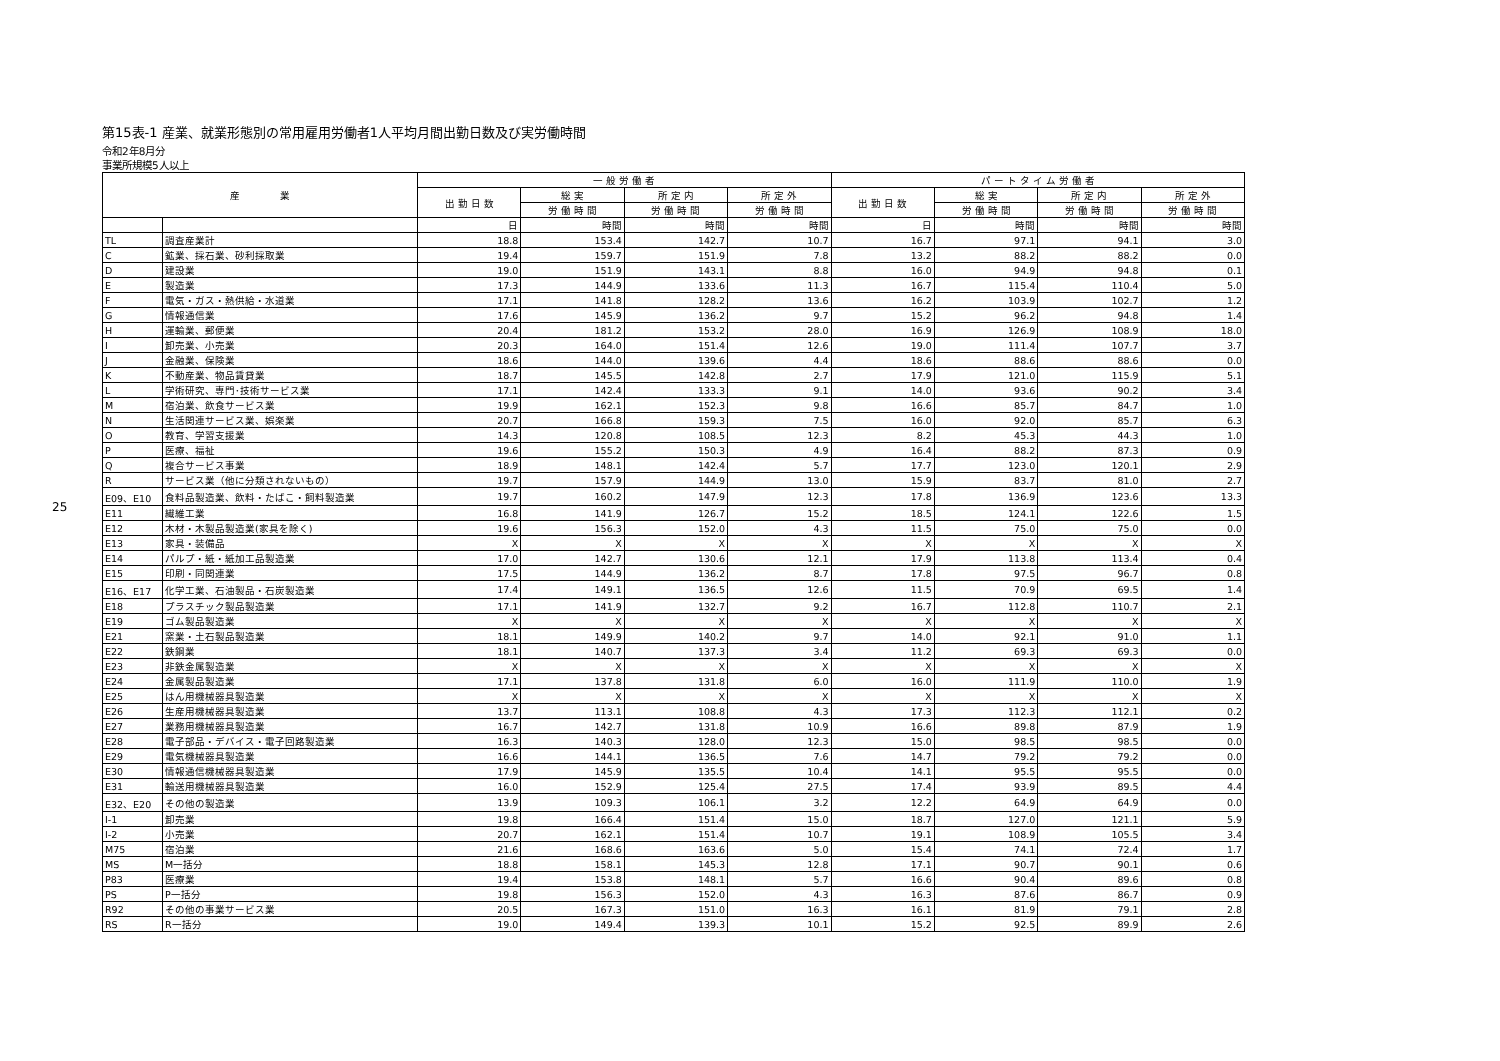25
第15表-1 産業、就業形態別の常用雇用労働者1人平均月間出勤日数及び実労働時間
令和2年8月分
事業所規模5人以上
| 産 業 | | 一 般 労 働 者 | | | | パ ー ト タ イ ム 労 働 者 | | | |
| --- | --- | --- | --- | --- | --- | --- | --- | --- | --- |
| | | 出 勤 日 数 | 総 実 | 所 定 内 | 所 定 外 | 出 勤 日 数 | 総 実 | 所 定 内 | 所 定 外 |
| | | | 労 働 時 間 | 労 働 時 間 | 労 働 時 間 | | 労 働 時 間 | 労 働 時 間 | 労 働 時 間 |
| | | 日 | 時間 | 時間 | 時間 | 日 | 時間 | 時間 | 時間 |
| TL | 調査産業計 | 18.8 | 153.4 | 142.7 | 10.7 | 16.7 | 97.1 | 94.1 | 3.0 |
| C | 鉱業、採石業、砂利採取業 | 19.4 | 159.7 | 151.9 | 7.8 | 13.2 | 88.2 | 88.2 | 0.0 |
| D | 建設業 | 19.0 | 151.9 | 143.1 | 8.8 | 16.0 | 94.9 | 94.8 | 0.1 |
| E | 製造業 | 17.3 | 144.9 | 133.6 | 11.3 | 16.7 | 115.4 | 110.4 | 5.0 |
| F | 電気・ガス・熱供給・水道業 | 17.1 | 141.8 | 128.2 | 13.6 | 16.2 | 103.9 | 102.7 | 1.2 |
| G | 情報通信業 | 17.6 | 145.9 | 136.2 | 9.7 | 15.2 | 96.2 | 94.8 | 1.4 |
| H | 運輸業、郵便業 | 20.4 | 181.2 | 153.2 | 28.0 | 16.9 | 126.9 | 108.9 | 18.0 |
| I | 卸売業、小売業 | 20.3 | 164.0 | 151.4 | 12.6 | 19.0 | 111.4 | 107.7 | 3.7 |
| J | 金融業、保険業 | 18.6 | 144.0 | 139.6 | 4.4 | 18.6 | 88.6 | 88.6 | 0.0 |
| K | 不動産業、物品賃貸業 | 18.7 | 145.5 | 142.8 | 2.7 | 17.9 | 121.0 | 115.9 | 5.1 |
| L | 学術研究、専門･技術サービス業 | 17.1 | 142.4 | 133.3 | 9.1 | 14.0 | 93.6 | 90.2 | 3.4 |
| M | 宿泊業、飲食サービス業 | 19.9 | 162.1 | 152.3 | 9.8 | 16.6 | 85.7 | 84.7 | 1.0 |
| N | 生活関連サービス業、娯楽業 | 20.7 | 166.8 | 159.3 | 7.5 | 16.0 | 92.0 | 85.7 | 6.3 |
| O | 教育、学習支援業 | 14.3 | 120.8 | 108.5 | 12.3 | 8.2 | 45.3 | 44.3 | 1.0 |
| P | 医療、福祉 | 19.6 | 155.2 | 150.3 | 4.9 | 16.4 | 88.2 | 87.3 | 0.9 |
| Q | 複合サービス事業 | 18.9 | 148.1 | 142.4 | 5.7 | 17.7 | 123.0 | 120.1 | 2.9 |
| R | サービス業（他に分類されないもの） | 19.7 | 157.9 | 144.9 | 13.0 | 15.9 | 83.7 | 81.0 | 2.7 |
| E09、E10 | 食料品製造業、飲料・たばこ・飼料製造業 | 19.7 | 160.2 | 147.9 | 12.3 | 17.8 | 136.9 | 123.6 | 13.3 |
| E11 | 繊維工業 | 16.8 | 141.9 | 126.7 | 15.2 | 18.5 | 124.1 | 122.6 | 1.5 |
| E12 | 木材・木製品製造業(家具を除く) | 19.6 | 156.3 | 152.0 | 4.3 | 11.5 | 75.0 | 75.0 | 0.0 |
| E13 | 家具・装備品 | X | X | X | X | X | X | X | X |
| E14 | パルプ・紙・紙加工品製造業 | 17.0 | 142.7 | 130.6 | 12.1 | 17.9 | 113.8 | 113.4 | 0.4 |
| E15 | 印刷・同関連業 | 17.5 | 144.9 | 136.2 | 8.7 | 17.8 | 97.5 | 96.7 | 0.8 |
| E16、E17 | 化学工業、石油製品・石炭製造業 | 17.4 | 149.1 | 136.5 | 12.6 | 11.5 | 70.9 | 69.5 | 1.4 |
| E18 | プラスチック製品製造業 | 17.1 | 141.9 | 132.7 | 9.2 | 16.7 | 112.8 | 110.7 | 2.1 |
| E19 | ゴム製品製造業 | X | X | X | X | X | X | X | X |
| E21 | 窯業・土石製品製造業 | 18.1 | 149.9 | 140.2 | 9.7 | 14.0 | 92.1 | 91.0 | 1.1 |
| E22 | 鉄鋼業 | 18.1 | 140.7 | 137.3 | 3.4 | 11.2 | 69.3 | 69.3 | 0.0 |
| E23 | 非鉄金属製造業 | X | X | X | X | X | X | X | X |
| E24 | 金属製品製造業 | 17.1 | 137.8 | 131.8 | 6.0 | 16.0 | 111.9 | 110.0 | 1.9 |
| E25 | はん用機械器具製造業 | X | X | X | X | X | X | X | X |
| E26 | 生産用機械器具製造業 | 13.7 | 113.1 | 108.8 | 4.3 | 17.3 | 112.3 | 112.1 | 0.2 |
| E27 | 業務用機械器具製造業 | 16.7 | 142.7 | 131.8 | 10.9 | 16.6 | 89.8 | 87.9 | 1.9 |
| E28 | 電子部品・デバイス・電子回路製造業 | 16.3 | 140.3 | 128.0 | 12.3 | 15.0 | 98.5 | 98.5 | 0.0 |
| E29 | 電気機械器具製造業 | 16.6 | 144.1 | 136.5 | 7.6 | 14.7 | 79.2 | 79.2 | 0.0 |
| E30 | 情報通信機械器具製造業 | 17.9 | 145.9 | 135.5 | 10.4 | 14.1 | 95.5 | 95.5 | 0.0 |
| E31 | 輸送用機械器具製造業 | 16.0 | 152.9 | 125.4 | 27.5 | 17.4 | 93.9 | 89.5 | 4.4 |
| E32、E20 | その他の製造業 | 13.9 | 109.3 | 106.1 | 3.2 | 12.2 | 64.9 | 64.9 | 0.0 |
| I-1 | 卸売業 | 19.8 | 166.4 | 151.4 | 15.0 | 18.7 | 127.0 | 121.1 | 5.9 |
| I-2 | 小売業 | 20.7 | 162.1 | 151.4 | 10.7 | 19.1 | 108.9 | 105.5 | 3.4 |
| M75 | 宿泊業 | 21.6 | 168.6 | 163.6 | 5.0 | 15.4 | 74.1 | 72.4 | 1.7 |
| MS | M一括分 | 18.8 | 158.1 | 145.3 | 12.8 | 17.1 | 90.7 | 90.1 | 0.6 |
| P83 | 医療業 | 19.4 | 153.8 | 148.1 | 5.7 | 16.6 | 90.4 | 89.6 | 0.8 |
| PS | P一括分 | 19.8 | 156.3 | 152.0 | 4.3 | 16.3 | 87.6 | 86.7 | 0.9 |
| R92 | その他の事業サービス業 | 20.5 | 167.3 | 151.0 | 16.3 | 16.1 | 81.9 | 79.1 | 2.8 |
| RS | R一括分 | 19.0 | 149.4 | 139.3 | 10.1 | 15.2 | 92.5 | 89.9 | 2.6 |